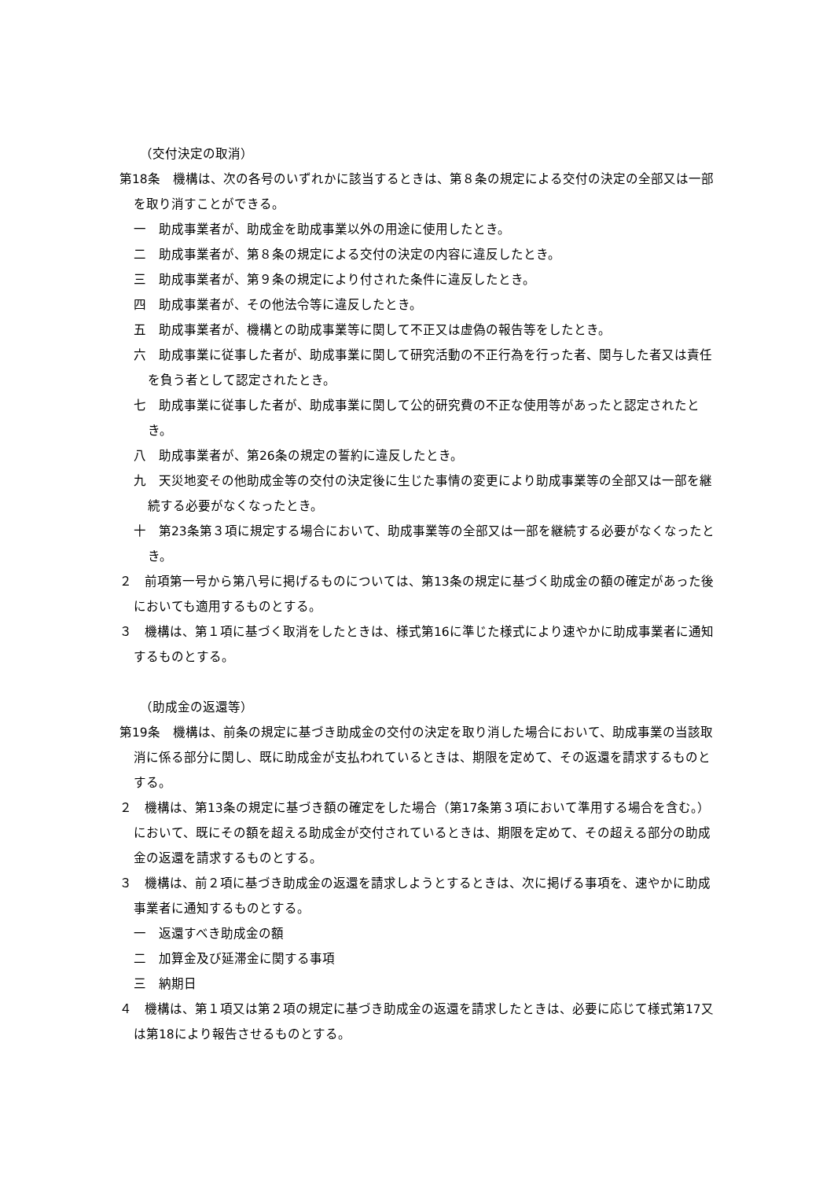（交付決定の取消）
第18条　機構は、次の各号のいずれかに該当するときは、第８条の規定による交付の決定の全部又は一部を取り消すことができる。
一　助成事業者が、助成金を助成事業以外の用途に使用したとき。
二　助成事業者が、第８条の規定による交付の決定の内容に違反したとき。
三　助成事業者が、第９条の規定により付された条件に違反したとき。
四　助成事業者が、その他法令等に違反したとき。
五　助成事業者が、機構との助成事業等に関して不正又は虚偽の報告等をしたとき。
六　助成事業に従事した者が、助成事業に関して研究活動の不正行為を行った者、関与した者又は責任を負う者として認定されたとき。
七　助成事業に従事した者が、助成事業に関して公的研究費の不正な使用等があったと認定されたとき。
八　助成事業者が、第26条の規定の誓約に違反したとき。
九　天災地変その他助成金等の交付の決定後に生じた事情の変更により助成事業等の全部又は一部を継続する必要がなくなったとき。
十　第23条第３項に規定する場合において、助成事業等の全部又は一部を継続する必要がなくなったとき。
２　前項第一号から第八号に掲げるものについては、第13条の規定に基づく助成金の額の確定があった後においても適用するものとする。
３　機構は、第１項に基づく取消をしたときは、様式第16に準じた様式により速やかに助成事業者に通知するものとする。
（助成金の返還等）
第19条　機構は、前条の規定に基づき助成金の交付の決定を取り消した場合において、助成事業の当該取消に係る部分に関し、既に助成金が支払われているときは、期限を定めて、その返還を請求するものとする。
２　機構は、第13条の規定に基づき額の確定をした場合（第17条第３項において準用する場合を含む。）において、既にその額を超える助成金が交付されているときは、期限を定めて、その超える部分の助成金の返還を請求するものとする。
３　機構は、前２項に基づき助成金の返還を請求しようとするときは、次に掲げる事項を、速やかに助成事業者に通知するものとする。
一　返還すべき助成金の額
二　加算金及び延滞金に関する事項
三　納期日
４　機構は、第１項又は第２項の規定に基づき助成金の返還を請求したときは、必要に応じて様式第17又は第18により報告させるものとする。